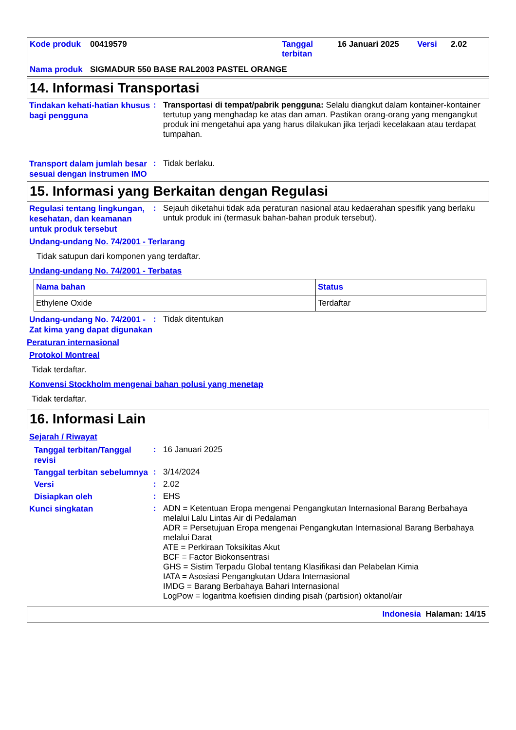| Kode produk | 00419579 | Tanggal terbitan | 16 Januari 2025 | Versi | 2.02 |
| Nama produk | SIGMADUR 550 BASE RAL2003 PASTEL ORANGE | | | | |
14. Informasi Transportasi
Tindakan kehati-hatian khusus bagi pengguna
:
Transportasi di tempat/pabrik pengguna: Selalu diangkut dalam kontainer-kontainer tertutup yang menghadap ke atas dan aman. Pastikan orang-orang yang mengangkut produk ini mengetahui apa yang harus dilakukan jika terjadi kecelakaan atau terdapat tumpahan.
Transport dalam jumlah besar sesuai dengan instrumen IMO
:
Tidak berlaku.
15. Informasi yang Berkaitan dengan Regulasi
Regulasi tentang lingkungan, kesehatan, dan keamanan untuk produk tersebut
:
Sejauh diketahui tidak ada peraturan nasional atau kedaerahan spesifik yang berlaku untuk produk ini (termasuk bahan-bahan produk tersebut).
Undang-undang No. 74/2001 - Terlarang
Tidak satupun dari komponen yang terdaftar.
Undang-undang No. 74/2001 - Terbatas
| Nama bahan | Status |
| --- | --- |
| Ethylene Oxide | Terdaftar |
Undang-undang No. 74/2001 - Zat kima yang dapat digunakan
:
Tidak ditentukan
Peraturan internasional
Protokol Montreal
Tidak terdaftar.
Konvensi Stockholm mengenai bahan polusi yang menetap
Tidak terdaftar.
16. Informasi Lain
Sejarah / Riwayat
Tanggal terbitan/Tanggal revisi
:
16 Januari 2025
Tanggal terbitan sebelumnya
:
3/14/2024
Versi
:
2.02
Disiapkan oleh
:
EHS
Kunci singkatan
:
ADN = Ketentuan Eropa mengenai Pengangkutan Internasional Barang Berbahaya melalui Lalu Lintas Air di Pedalaman
ADR = Persetujuan Eropa mengenai Pengangkutan Internasional Barang Berbahaya melalui Darat
ATE = Perkiraan Toksikitas Akut
BCF = Factor Biokonsentrasi
GHS = Sistim Terpadu Global tentang Klasifikasi dan Pelabelan Kimia
IATA = Asosiasi Pengangkutan Udara Internasional
IMDG = Barang Berbahaya Bahari Internasional
LogPow = logaritma koefisien dinding pisah (partision) oktanol/air
Indonesia Halaman: 14/15